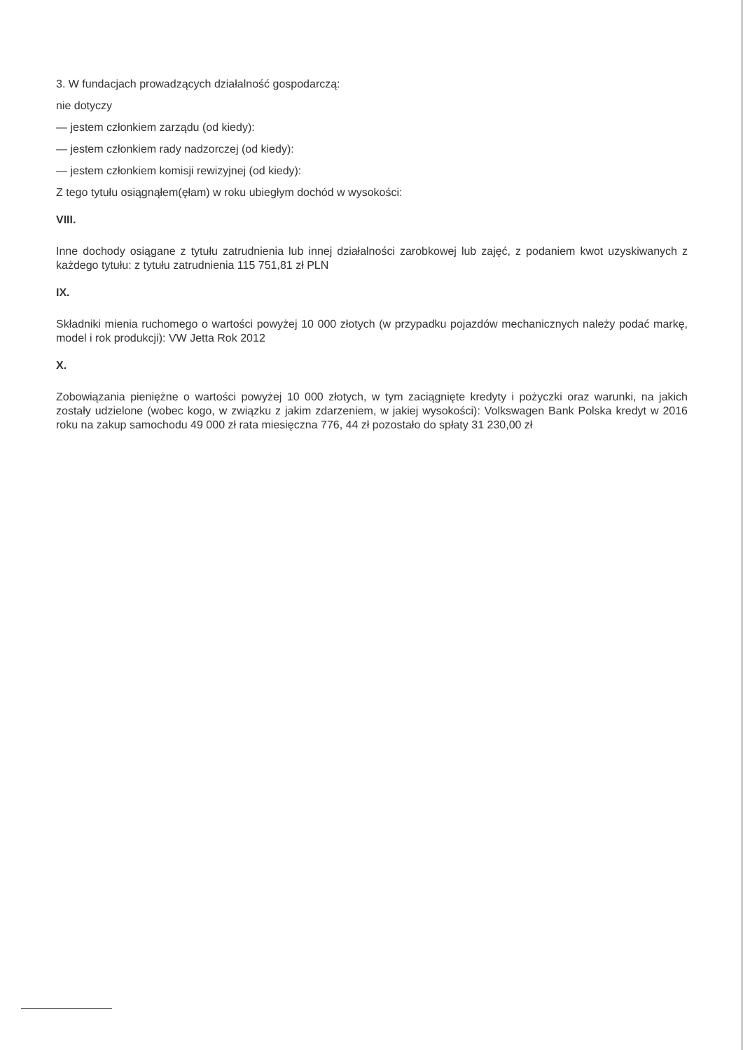3. W fundacjach prowadzących działalność gospodarczą:
nie dotyczy
— jestem członkiem zarządu (od kiedy):
— jestem członkiem rady nadzorczej (od kiedy):
— jestem członkiem komisji rewizyjnej (od kiedy):
Z tego tytułu osiągnąłem(ęłam) w roku ubiegłym dochód w wysokości:
VIII.
Inne dochody osiągane z tytułu zatrudnienia lub innej działalności zarobkowej lub zajęć, z podaniem kwot uzyskiwanych z każdego tytułu: z tytułu zatrudnienia 115 751,81 zł PLN
IX.
Składniki mienia ruchomego o wartości powyżej 10 000 złotych (w przypadku pojazdów mechanicznych należy podać markę, model i rok produkcji): VW Jetta Rok 2012
X.
Zobowiązania pieniężne o wartości powyżej 10 000 złotych, w tym zaciągnięte kredyty i pożyczki oraz warunki, na jakich zostały udzielone (wobec kogo, w związku z jakim zdarzeniem, w jakiej wysokości): Volkswagen Bank Polska kredyt w 2016 roku na zakup samochodu 49 000 zł rata miesięczna 776, 44 zł pozostało do spłaty 31 230,00 zł